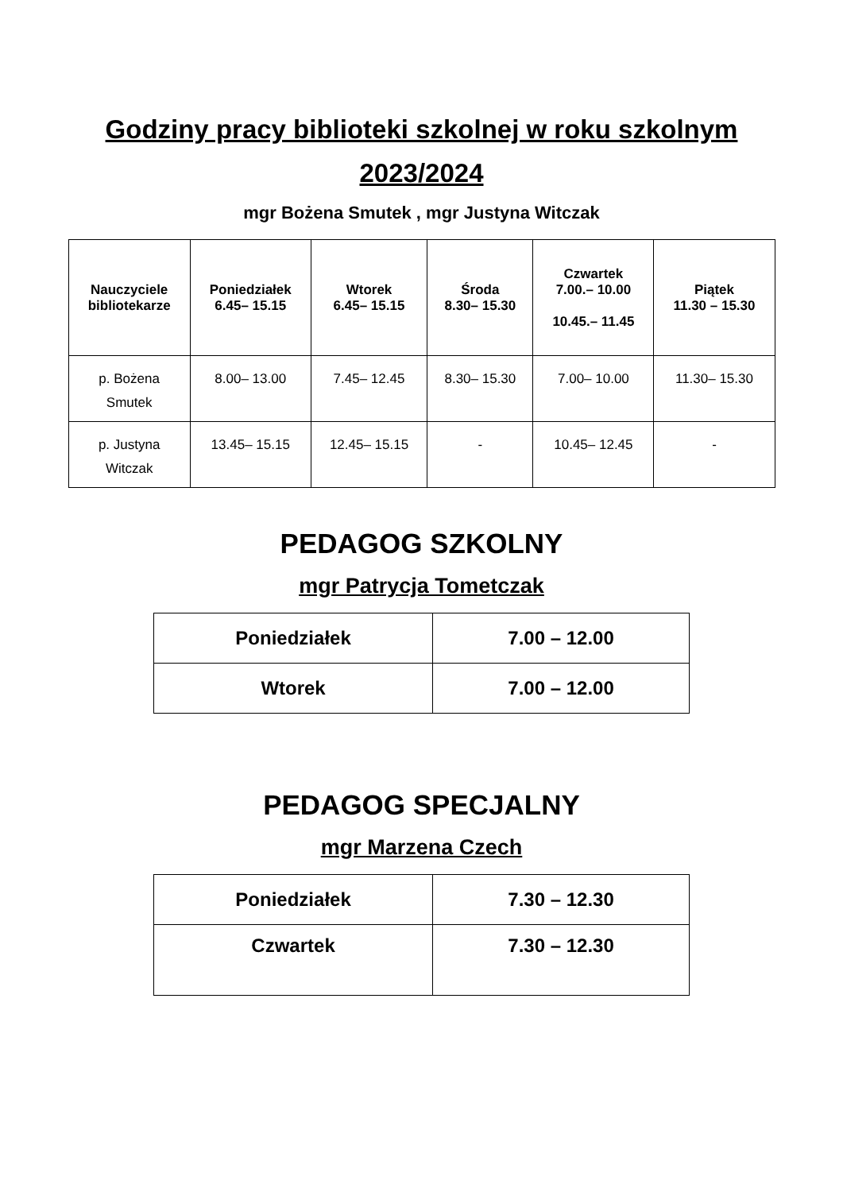Godziny pracy biblioteki szkolnej w roku szkolnym
2023/2024
mgr Bożena Smutek , mgr Justyna Witczak
| Nauczyciele bibliotekarze | Poniedziałek 6.45– 15.15 | Wtorek 6.45– 15.15 | Środa 8.30– 15.30 | Czwartek 7.00.– 10.00 10.45.– 11.45 | Piątek 11.30 – 15.30 |
| --- | --- | --- | --- | --- | --- |
| p. Bożena Smutek | 8.00– 13.00 | 7.45– 12.45 | 8.30– 15.30 | 7.00– 10.00 | 11.30– 15.30 |
| p. Justyna Witczak | 13.45– 15.15 | 12.45– 15.15 | - | 10.45– 12.45 | - |
PEDAGOG SZKOLNY
mgr Patrycja Tometczak
| Poniedziałek | 7.00 – 12.00 |
| Wtorek | 7.00 – 12.00 |
PEDAGOG SPECJALNY
mgr Marzena Czech
| Poniedziałek | 7.30 – 12.30 |
| Czwartek | 7.30 – 12.30 |